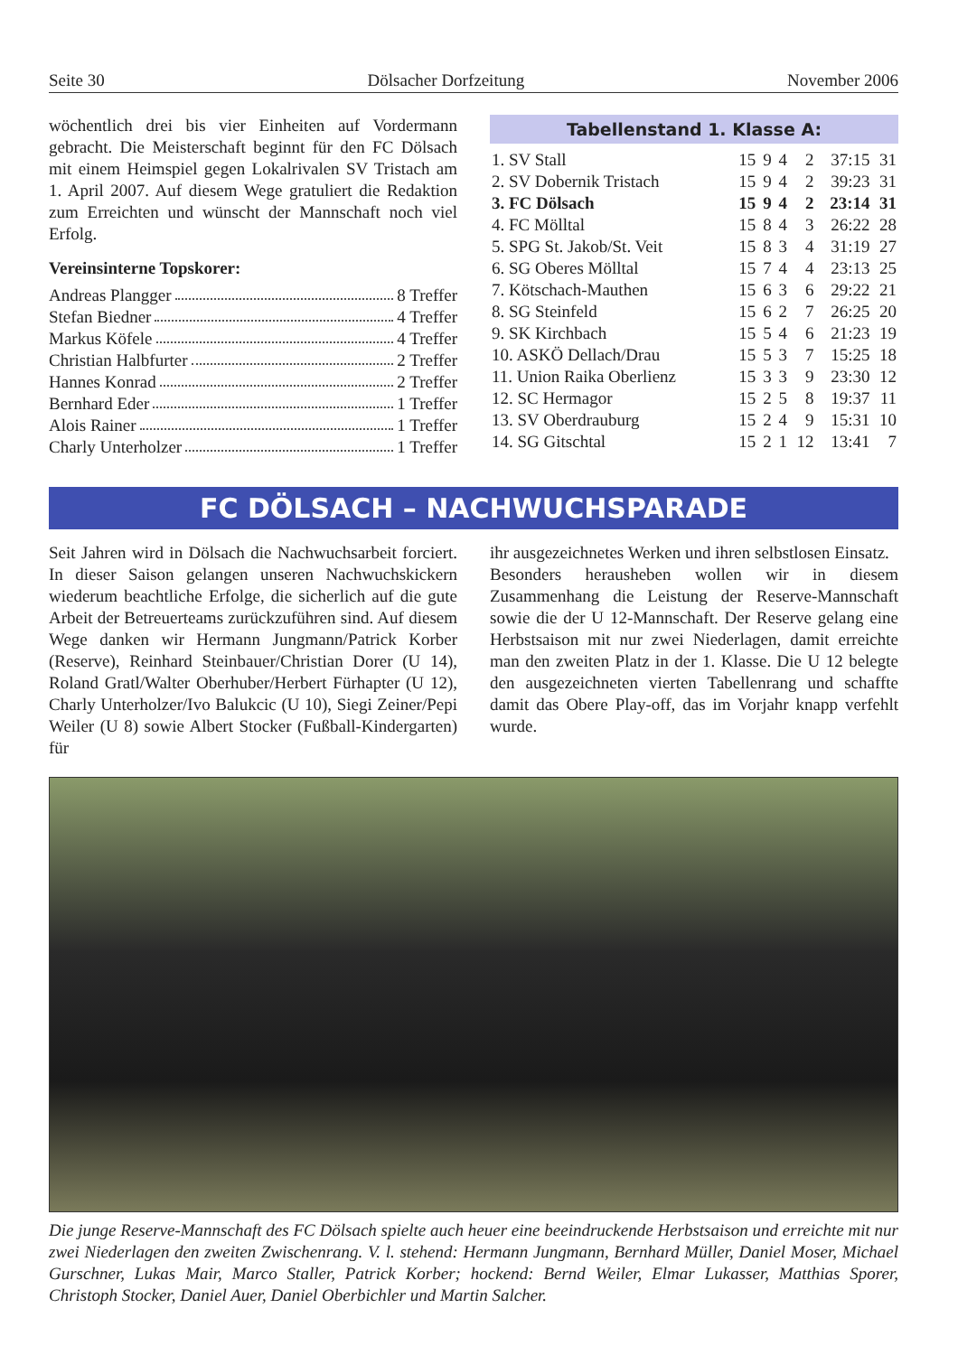Seite 30 Dölsacher Dorfzeitung November 2006
wöchentlich drei bis vier Einheiten auf Vordermann gebracht. Die Meisterschaft beginnt für den FC Dölsach mit einem Heimspiel gegen Lokalrivalen SV Tristach am 1. April 2007. Auf diesem Wege gratuliert die Redaktion zum Erreichten und wünscht der Mannschaft noch viel Erfolg.
Vereinsinterne Topskorer:
Andreas Plangger 8 Treffer
Stefan Biedner 4 Treffer
Markus Köfele 4 Treffer
Christian Halbfurter 2 Treffer
Hannes Konrad 2 Treffer
Bernhard Eder 1 Treffer
Alois Rainer 1 Treffer
Charly Unterholzer 1 Treffer
Tabellenstand 1. Klasse A:
| 1. SV Stall | 15 | 9 | 4 | 2 | 37:15 | 31 |
| 2. SV Dobernik Tristach | 15 | 9 | 4 | 2 | 39:23 | 31 |
| 3. FC Dölsach | 15 | 9 | 4 | 2 | 23:14 | 31 |
| 4. FC Mölltal | 15 | 8 | 4 | 3 | 26:22 | 28 |
| 5. SPG St. Jakob/St. Veit | 15 | 8 | 3 | 4 | 31:19 | 27 |
| 6. SG Oberes Mölltal | 15 | 7 | 4 | 4 | 23:13 | 25 |
| 7. Kötschach-Mauthen | 15 | 6 | 3 | 6 | 29:22 | 21 |
| 8. SG Steinfeld | 15 | 6 | 2 | 7 | 26:25 | 20 |
| 9. SK Kirchbach | 15 | 5 | 4 | 6 | 21:23 | 19 |
| 10. ASKÖ Dellach/Drau | 15 | 5 | 3 | 7 | 15:25 | 18 |
| 11. Union Raika Oberlienz | 15 | 3 | 3 | 9 | 23:30 | 12 |
| 12. SC Hermagor | 15 | 2 | 5 | 8 | 19:37 | 11 |
| 13. SV Oberdrauburg | 15 | 2 | 4 | 9 | 15:31 | 10 |
| 14. SG Gitschtal | 15 | 2 | 1 | 12 | 13:41 | 7 |
FC DÖLSACH – NACHWUCHSPARADE
Seit Jahren wird in Dölsach die Nachwuchsarbeit forciert. In dieser Saison gelangen unseren Nachwuchskickern wiederum beachtliche Erfolge, die sicherlich auf die gute Arbeit der Betreuerteams zurückzuführen sind. Auf diesem Wege danken wir Hermann Jungmann/Patrick Korber (Reserve), Reinhard Steinbauer/Christian Dorer (U 14), Roland Gratl/Walter Oberhuber/Herbert Fürhapter (U 12), Charly Unterholzer/Ivo Balukcic (U 10), Siegi Zeiner/Pepi Weiler (U 8) sowie Albert Stocker (Fußball-Kindergarten) für
ihr ausgezeichnetes Werken und ihren selbstlosen Einsatz.
Besonders herausheben wollen wir in diesem Zusammenhang die Leistung der Reserve-Mannschaft sowie die der U 12-Mannschaft. Der Reserve gelang eine Herbstsaison mit nur zwei Niederlagen, damit erreichte man den zweiten Platz in der 1. Klasse. Die U 12 belegte den ausgezeichneten vierten Tabellenrang und schaffte damit das Obere Play-off, das im Vorjahr knapp verfehlt wurde.
Die junge Reserve-Mannschaft des FC Dölsach spielte auch heuer eine beeindruckende Herbstsaison und erreichte mit nur zwei Niederlagen den zweiten Zwischenrang. V. l. stehend: Hermann Jungmann, Bernhard Müller, Daniel Moser, Michael Gurschner, Lukas Mair, Marco Staller, Patrick Korber; hockend: Bernd Weiler, Elmar Lukasser, Matthias Sporer, Christoph Stocker, Daniel Auer, Daniel Oberbichler und Martin Salcher.